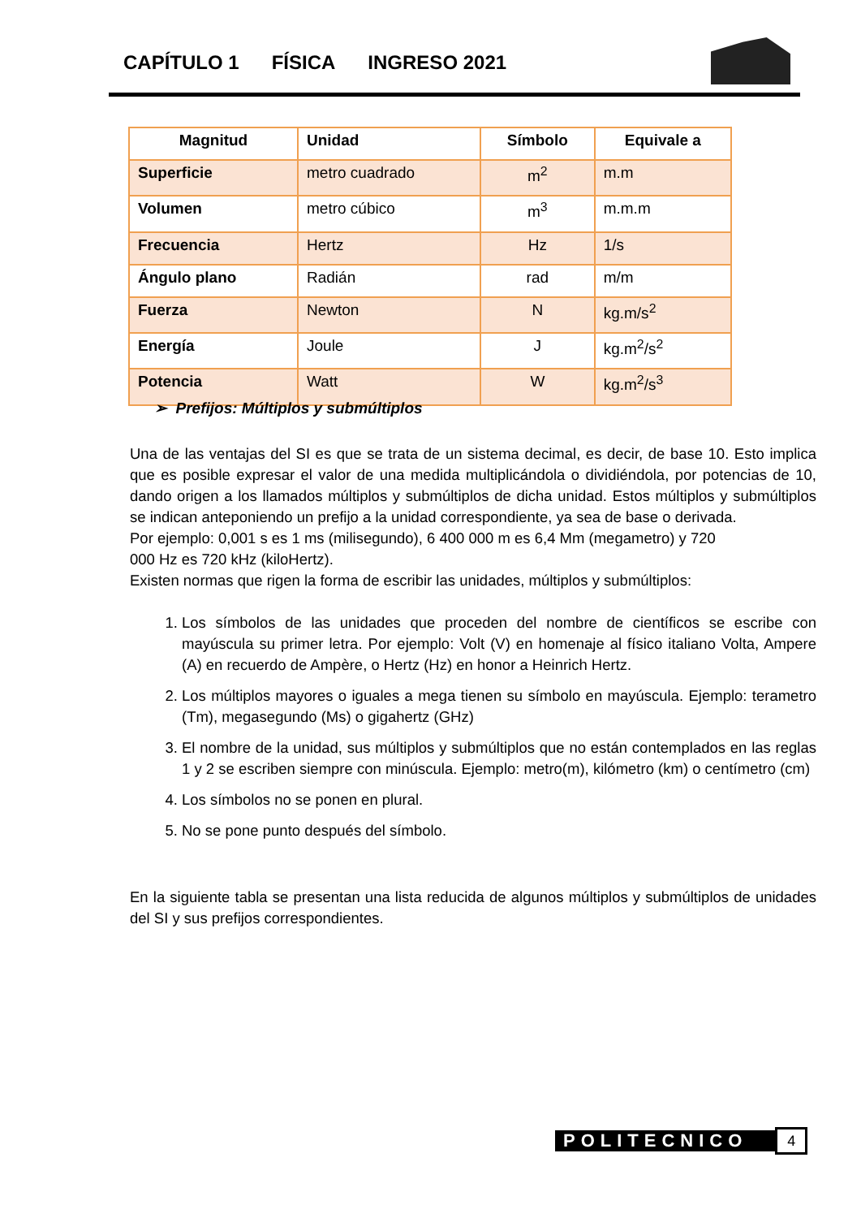CAPÍTULO 1 FÍSICA INGRESO 2021
| Magnitud | Unidad | Símbolo | Equivale a |
| --- | --- | --- | --- |
| Superficie | metro cuadrado | m<sup>2</sup> | m.m |
| Volumen | metro cúbico | m<sup>3</sup> | m.m.m |
| Frecuencia | Hertz | Hz | 1/s |
| Ángulo plano | Radián | rad | m/m |
| Fuerza | Newton | N | kg.m/s<sup>2</sup> |
| Energía | Joule | J | kg.m<sup>2</sup>/s<sup>2</sup> |
| Potencia | Watt | W | kg.m<sup>2</sup>/s<sup>3</sup> |
➢ Prefijos: Múltiplos y submúltiplos
Una de las ventajas del SI es que se trata de un sistema decimal, es decir, de base 10. Esto implica que es posible expresar el valor de una medida multiplicándola o dividiéndola, por potencias de 10, dando origen a los llamados múltiplos y submúltiplos de dicha unidad. Estos múltiplos y submúltiplos se indican anteponiendo un prefijo a la unidad correspondiente, ya sea de base o derivada.
Por ejemplo: 0,001 s es 1 ms (milisegundo), 6 400 000 m es 6,4 Mm (megametro) y 720
000 Hz es 720 kHz (kiloHertz).
Existen normas que rigen la forma de escribir las unidades, múltiplos y submúltiplos:
1. Los símbolos de las unidades que proceden del nombre de científicos se escribe con mayúscula su primer letra. Por ejemplo: Volt (V) en homenaje al físico italiano Volta, Ampere (A) en recuerdo de Ampère, o Hertz (Hz) en honor a Heinrich Hertz.
2. Los múltiplos mayores o iguales a mega tienen su símbolo en mayúscula. Ejemplo: terametro (Tm), megasegundo (Ms) o gigahertz (GHz)
3. El nombre de la unidad, sus múltiplos y submúltiplos que no están contemplados en las reglas 1 y 2 se escriben siempre con minúscula. Ejemplo: metro(m), kilómetro (km) o centímetro (cm)
4. Los símbolos no se ponen en plural.
5. No se pone punto después del símbolo.
En la siguiente tabla se presentan una lista reducida de algunos múltiplos y submúltiplos de unidades del SI y sus prefijos correspondientes.
POLITECNICO
4